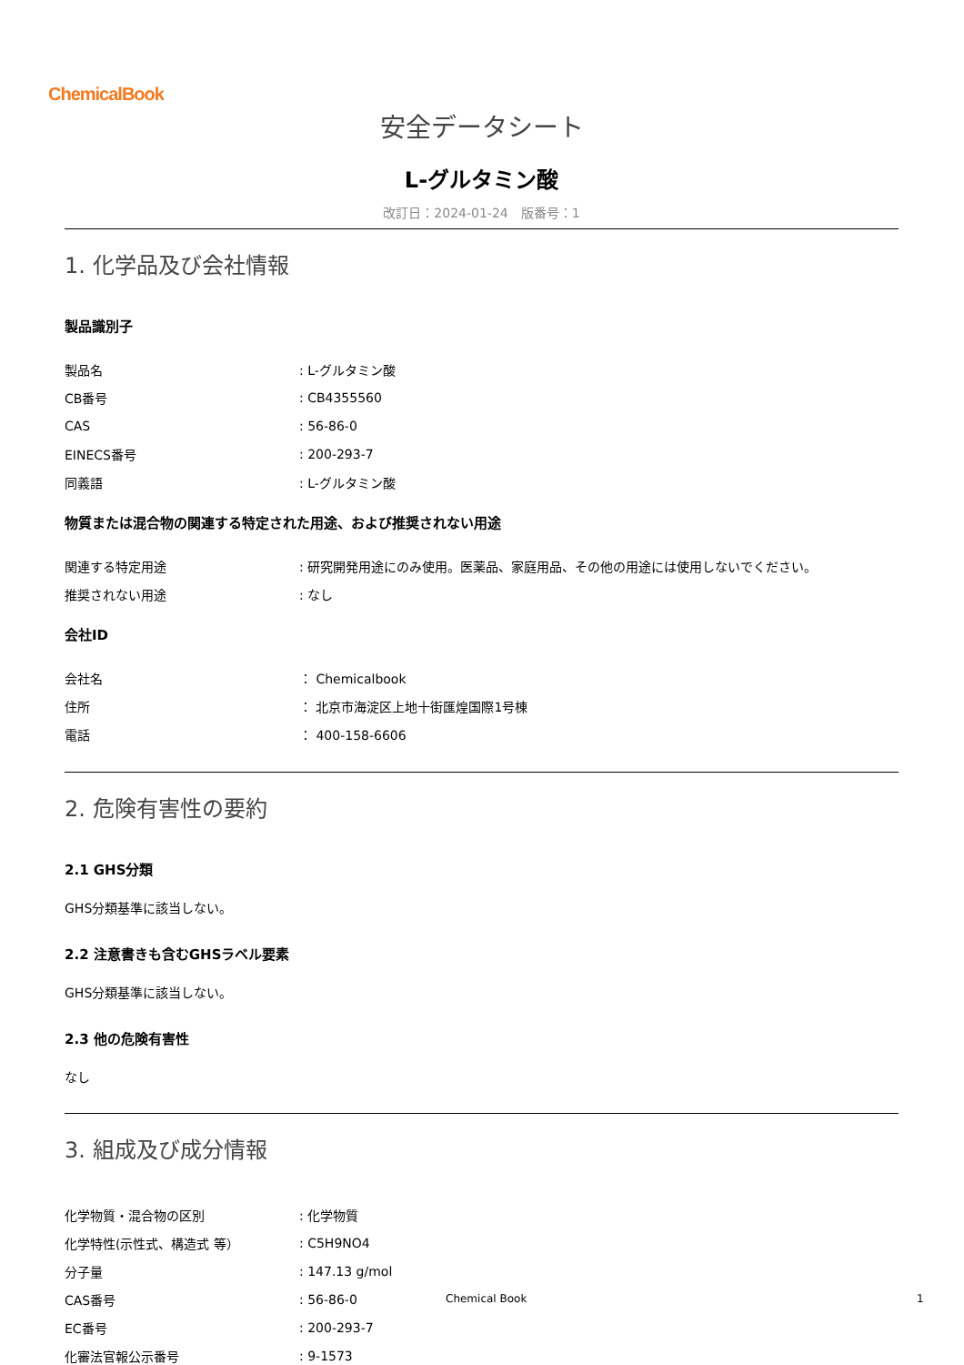ChemicalBook
安全データシート
L-グルタミン酸
改訂日：2024-01-24　版番号：1
1. 化学品及び会社情報
製品識別子
| 製品名 | : L-グルタミン酸 |
| CB番号 | : CB4355560 |
| CAS | : 56-86-0 |
| EINECS番号 | : 200-293-7 |
| 同義語 | : L-グルタミン酸 |
物質または混合物の関連する特定された用途、および推奨されない用途
| 関連する特定用途 | : 研究開発用途にのみ使用。医薬品、家庭用品、その他の用途には使用しないでください。 |
| 推奨されない用途 | : なし |
会社ID
| 会社名 | ： Chemicalbook |
| 住所 | ： 北京市海淀区上地十街匯煌国際1号棟 |
| 電話 | ： 400-158-6606 |
2. 危険有害性の要約
2.1 GHS分類
GHS分類基準に該当しない。
2.2 注意書きも含むGHSラベル要素
GHS分類基準に該当しない。
2.3 他の危険有害性
なし
3. 組成及び成分情報
| 化学物質・混合物の区別 | : 化学物質 |
| 化学特性(示性式、構造式 等） | : C5H9NO4 |
| 分子量 | : 147.13 g/mol |
| CAS番号 | : 56-86-0 |
| EC番号 | : 200-293-7 |
| 化審法官報公示番号 | : 9-1573 |
Chemical Book 1